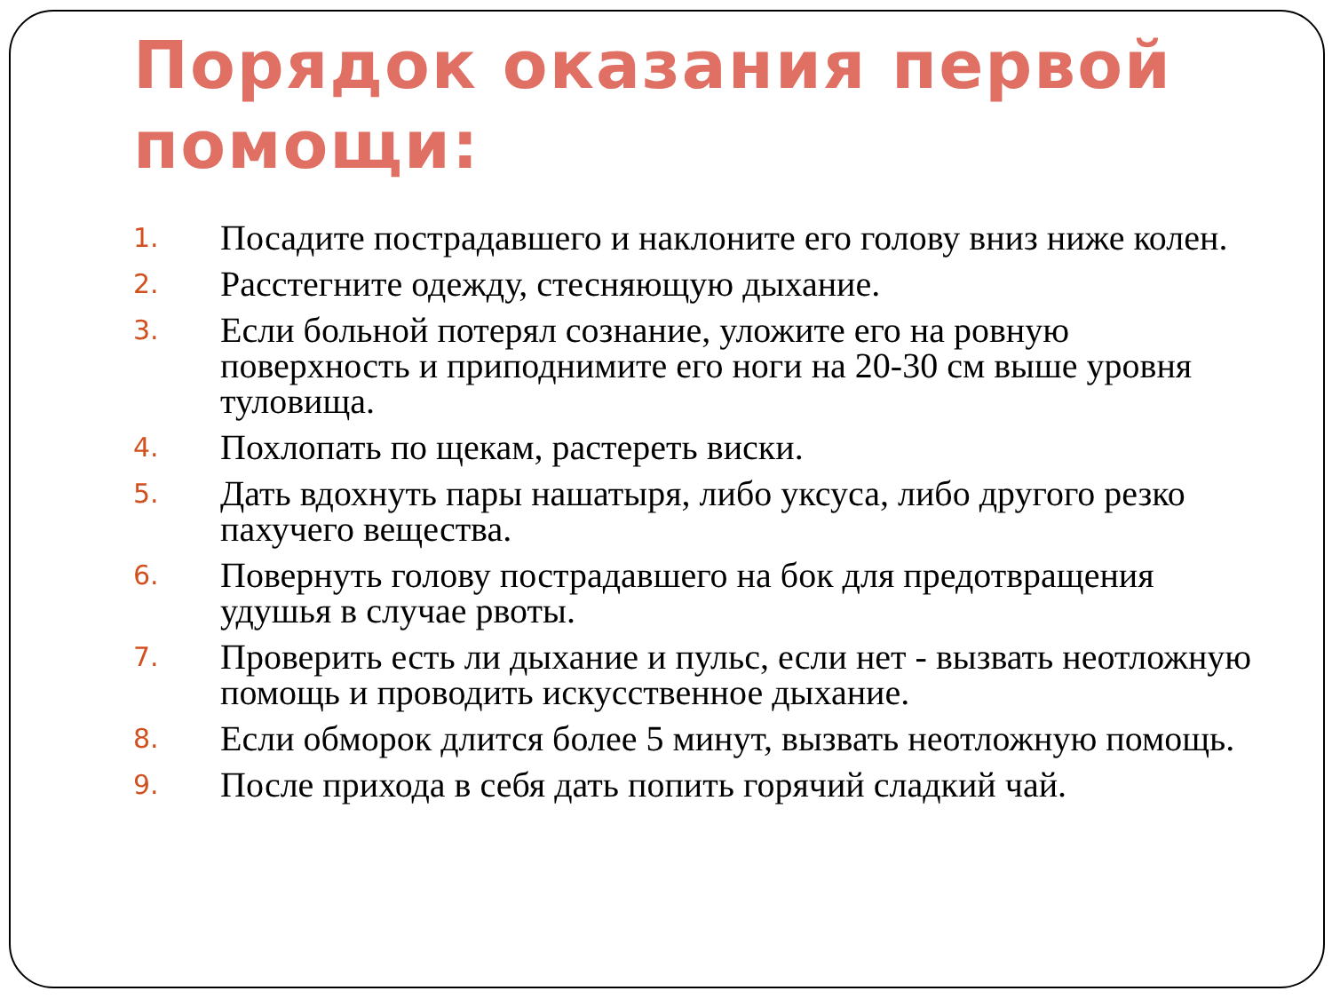Порядок оказания первой помощи:
1. Посадите пострадавшего и наклоните его голову вниз ниже колен.
2. Расстегните одежду, стесняющую дыхание.
3. Если больной потерял сознание, уложите его на ровную поверхность и приподнимите его ноги на 20-30 см выше уровня туловища.
4. Похлопать по щекам, растереть виски.
5. Дать вдохнуть пары нашатыря, либо уксуса, либо другого резко пахучего вещества.
6. Повернуть голову пострадавшего на бок для предотвращения удушья в случае рвоты.
7. Проверить есть ли дыхание и пульс, если нет - вызвать неотложную помощь и проводить искусственное дыхание.
8. Если обморок длится более 5 минут, вызвать неотложную помощь.
9. После прихода в себя дать попить горячий сладкий чай.